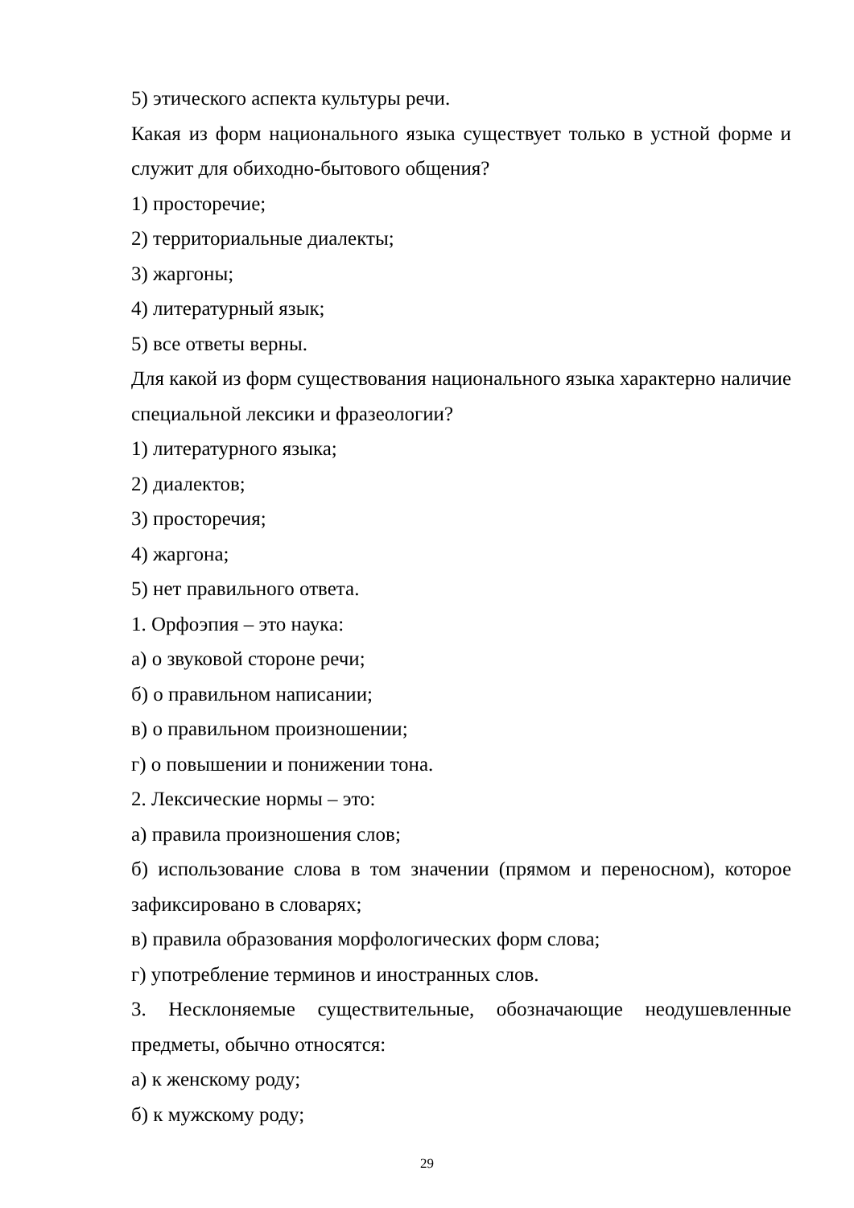5) этического аспекта культуры речи.
Какая из форм национального языка существует только в устной форме и служит для обиходно-бытового общения?
1) просторечие;
2) территориальные диалекты;
3) жаргоны;
4) литературный язык;
5) все ответы верны.
Для какой из форм существования национального языка характерно наличие специальной лексики и фразеологии?
1) литературного языка;
2) диалектов;
3) просторечия;
4) жаргона;
5) нет правильного ответа.
1. Орфоэпия – это наука:
а) о звуковой стороне речи;
б) о правильном написании;
в) о правильном произношении;
г) о повышении и понижении тона.
2. Лексические нормы – это:
а) правила произношения слов;
б) использование слова в том значении (прямом и переносном), которое зафиксировано в словарях;
в) правила образования морфологических форм слова;
г) употребление терминов и иностранных слов.
3. Несклоняемые существительные, обозначающие неодушевленные предметы, обычно относятся:
а) к женскому роду;
б) к мужскому роду;
29